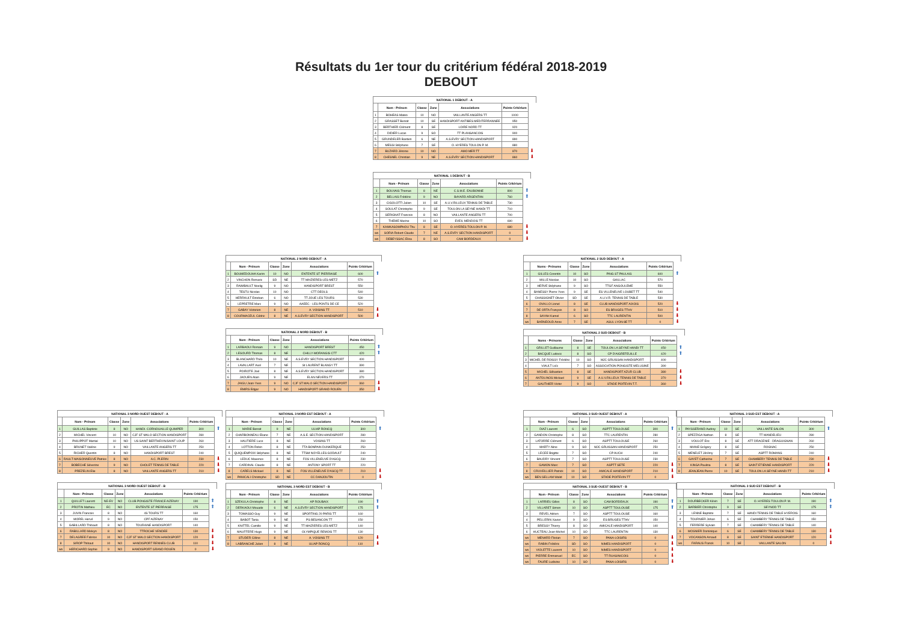Résultats du 1er tour du critérium fédéral 2018-2019
DEBOUT
NATIONAL 1 DEBOUT - A
| | Nom - Prénom | Classe | Zone | Associations | Points Critérium | |
| 1 | BOHEAS Mateo | 10 | NO | VAILLANTE ANGERS TT | 1000 | |
| 2 | GRASSET Benoit | 10 | SE | HANDISPORT ANTIBES MEDITERRANNEE | 950 | |
| 3 | BERTHIER Clément | 8 | SE | LOIRE NORD TT | 920 | |
| 4 | DIDIER Lucas | 9 | SO | TT PLANSANCOIS | 900 | |
| 5 | GRUNDELER Bastien | 6 | NE | A.S.EVRY SECTION HANDISPORT | 890 | |
| 6 | MESSI Stéphane | 7 | SE | O. HYERES TOULON P. M. | 880 | |
| 7 | BUZARD Jérome | 10 | NO | AMO MER TT | 870 | ⬇ |
| 8 | CHESNEL Christian | 9 | NE | A.S.EVRY SECTION HANDISPORT | 860 | ⬇ |
NATIONAL 1 DEBOUT - B
| | Nom - Prénom | Classe | Zone | Associations | Points Critérium | |
| 1 | BOUVAIS Thomas | 8 | NE | C.S.M.E. EAUBONNE | 800 | ⬆ |
| 2 | BELLAIS Frédéric | 9 | NO | BAYARD ARGENTAN | 760 | ⬆ |
| 3 | CIGOLOTTI Julien | 10 | SE | A.U.V.RILLEUX TENNIS DE TABLE | 730 | |
| 4 | SOULAT Christophe | 9 | SE | TOULON LA SEYNE HANDI TT | 710 | |
| 5 | SERIGNAT Francois | 8 | NO | VAILLANTE ANGERS TT | 700 | |
| 6 | THEME Marine | 10 | SO | EVEIL MENDOIS TT | 690 | |
| 7 | KAMKASOMPHOU Thu | 8 | SE | O. HYERES TOULON P. M. | 680 | ⬇ |
| wo | SORIA Robert-Claude | 7 | NE | A.S.EVRY SECTION HANDISPORT | 0 | ⬇ |
| wo | DEBEYSSAC Elisa | 8 | SO | CAM BORDEAUX | 0 | ⬇ |
NATIONAL 2 NORD DEBOUT - A
| | Nom - Prénom | Classe | Zone | Associations | Points Critérium | |
| 1 | BOUMEDOUHA Karim | 10 | NO | ENTENTE ST PIERRAISE | 600 | ⬆ |
| 2 | VINCHON Romaric | SD | NE | TT MAIZIERES-LES-METZ | 570 | |
| 3 | RAIMBAULT Noelig | 9 | NO | HANDISPORT BREST | 550 | |
| 4 | TESTU Nicolas | 10 | NO | CTT DEOLS | 540 | |
| 5 | HERRAULT Esteban | 6 | NO | TT JOUE LES TOURS | 530 | |
| 6 | LEPRETRE Marc | 9 | NO | AAEEC - LES PONTS DE CE | 520 | |
| 7 | GABAY Victorien | 8 | NE | A. VOISINS TT | 510 | ⬇ |
| 8 | COURMACEUL Cédric | 8 | NE | A.S.EVRY SECTION HANDISPORT | 500 | ⬇ |
NATIONAL 2 NORD DEBOUT - B
| | Nom - Prénom | Classe | Zone | Associations | Points Critérium | |
| 1 | LARBAOUI Romain | 9 | NO | HANDISPORT BREST | 450 | ⬆ |
| 2 | LESOURD Thomas | 8 | NE | CHILLY-MORANGIS CTT | 420 | ⬆ |
| 3 | BLANCHARD Théo | 10 | NE | A.S.EVRY SECTION HANDISPORT | 400 | |
| 4 | LAVALLART Axel | 7 | NE | St LAURENT BLANGY TT | 390 | |
| 5 | POIROTE Joel | 8 | NE | A.S.EVRY SECTION HANDISPORT | 380 | |
| 6 | JAOUEN Alain | 9 | NE | ELAN NEVERS TT | 370 | |
| 7 | JAIGU Jean-Yves | 9 | NO | CJF ST MALO SECTION HANDISPORT | 360 | ⬇ |
| 8 | EMIRS Edgar | 9 | NO | HANDISPORT GRAND ROUEN | 350 | ⬇ |
NATIONAL 2 SUD DEBOUT - A
| | Noms - Prénoms | Classe | Zone | Associations | Points Critérium | |
| 1 | GILLES Corentin | 10 | SO | PING ST PAULAIS | 600 | ⬆ |
| 2 | MILLE Nicolas | 10 | SO | GAILLAC | 570 | |
| 3 | HERVE Stéphane | 9 | SO | TTGF ANGOULEME | 550 | |
| 4 | BANESSY Pierre-Yves | 9 | SE | ES VILLENEUVE LOUBET TT | 540 | |
| 5 | CHASSIGNET Olivier | SD | SE | A.U.V.R. TENNIS DE TABLE | 530 | |
| 6 | OVALLO Lionel | 8 | SE | CLUB HANDISPORT AIXOIS | 520 | ⬇ |
| 7 | DE ORTA François | 8 | SO | ES BRUGES TTHV | 510 | ⬇ |
| 8 | SAYAH Kamel | 6 | SO | TTC LAURENTIN | 500 | ⬇ |
| wo | BARNEOUD Anne | 7 | SE | ASUL LYON 8E TT | 0 | ⬇ |
NATIONAL 2 SUD DEBOUT - B
| | Noms - Prénoms | Classe | Zone | Associations | Points Critérium | |
| 1 | GRILLET Guillaume | 8 | SE | TOULON LA SEYNE HANDI TT | 450 | ⬆ |
| 2 | BACQUE Ludovic | 8 | SO | CP D'AIGREFEUILLE | 420 | ⬆ |
| 3 | MICHEL DE ROISSY Frédéric | 10 | SO | MJC GRUISSAN HANDISPORT | 400 | |
| 4 | VIAULT Loïc | 7 | SO | ASSOCIATION PONGISTE MELUSINE | 390 | |
| 5 | MICHEL Sébastien | 8 | SE | HANDISPORT AZUR CLUB | 380 | ⬇ |
| 6 | ANTOLINOS Mickael | 9 | SE | A.U.V.RILLEUX TENNIS DE TABLE | 370 | ⬇ |
| 7 | GAUTHIER Victor | 9 | SO | STADE POITEVIN T.T. | 360 | ⬇ |
NATIONAL 3 NORD OUEST DEBOUT - A
| | Nom - Prénom | Classe | Zone | Associations | Points Critérium | |
| 1 | GUILLAS Baptiste | 8 | NO | HANDI. CORNOUAILLE QUIMPER | 300 | ⬆ |
| 2 | MICHEL Vincent | 10 | NO | CJF ST MALO SECTION HANDISPORT | 280 | |
| 3 | PHILIPPOT Martial | 10 | NO | US SAINT BERTHEVIN/SAINT LOUP | 260 | |
| 4 | BRUNET Valérie | 9 | NO | VAILLANTE ANGERS TT | 250 | |
| 5 | RICHER Quentin | 8 | NO | HANDISPORT BREST | 240 | |
| 6 | RAULT-MAISONNEUVE Patrice | 8 | NO | A.C. PLERIN | 230 | ⬇ |
| 7 | BOBECHE Séverine | 9 | NO | CHOLET TENNIS DE TABLE | 220 | ⬇ |
| 8 | PREZELIN Elie | 8 | NO | VAILLANTE ANGERS TT | 210 | ⬇ |
NATIONAL 3 NORD OUEST DEBOUT - B
| | Nom - Prénom | Classe | Zone | Associations | Points Critérium | |
| 1 | QUILLET Laurent | NE-EV | NO | CLUB PONGISTE FRANCE AIZENAY | 190 | ⬆ |
| 2 | PROTIN Mathieu | EC | NO | ENTENTE ST PIERRAISE | 175 | ⬆ |
| 3 | JUVIN Francois | 8 | NO | 4S TOURS TT | 160 | |
| 4 | MOREL Hervé | 9 | NO | CPF AIZENAY | 150 | |
| 5 | GABILLARD Thibault | 8 | NO | TOURAINE HANDISPORT | 140 | |
| 6 | RABILLARD Melvyn | 8 | NO | TTROCHE VENDEE | 130 | ⬇ |
| 7 | DELAGREE Fabrice | 10 | NO | CJF ST MALO SECTION HANDISPORT | 120 | ⬇ |
| 8 | SIROP Thibaut | 10 | NO | HANDISPORT RENNES CLUB | 110 | ⬇ |
| wo | HERICHARD Sophie | 9 | NO | HANDISPORT GRAND ROUEN | 0 | ⬇ |
NATIONAL 3 NORD EST DEBOUT - A
| | Nom - Prénom | Classe | Zone | Associations | Points Critérium | |
| 1 | MARIE Benoit | 9 | NE | ULIAP RONCQ | 300 | ⬆ |
| 2 | CHARBONNEAU Eliane | 7 | NE | A.S.E. SECTION HANDISPORT | 280 | |
| 3 | HAUTIERE Luce | 8 | NE | VOISINS TT | 260 | |
| 4 | LOTTON Robin | 8 | NE | TTA BONPAIN DUNKERQUE | 250 | |
| 5 | QUIQUEMPOIX Stéphane | 8 | NE | TTSM NOYELLES GODAULT | 240 | |
| 6 | LEDUC Maxence | 8 | NE | FOS VILLENEUVE D'ASCQ | 230 | |
| 7 | CARDINAL Claude | 8 | NE | ANTONY SPORT TT | 220 | |
| 8 | CARELS Mickael | 8 | NE | FOS VILLENEUVE D'ASCQ TT | 210 | ⬇ |
| wo | PANICALI Christophe | SD | NE | CC DANJOUTIN | 0 | ⬇ |
NATIONAL 3 NORD EST DEBOUT - B
| | Nom - Prénom | Classe | Zone | Associations | Points Critérium | |
| 1 | SZEKULA Christophe | 8 | NE | AP ROUBAIX | 190 | ⬆ |
| 2 | DERKAOUI Mouade | 6 | NE | A.S.EVRY SECTION HANDISPORT | 175 | ⬆ |
| 3 | TOMASSO Guy | 9 | NE | SPORTING 20 PARIS TT | 160 | |
| 4 | BABOT Tania | 9 | NE | PS BESANCON TT | 150 | |
| 5 | KNITTEL Camille | 9 | NE | TT MAIZIERES LES METZ | 140 | |
| 6 | MAUFFERE Hugo | 9 | NE | OLYMPIQUE REMOIS TT | 130 | |
| 7 | STUDER Céline | 8 | NE | A. VOISINS TT | 120 | ⬇ |
| 8 | LABRANCHE Julien | 8 | NE | ULIAP RONCQ | 110 | ⬇ |
NATIONAL 3 SUD OUEST DEBOUT - A
| | Nom - Prénom | Classe | Zone | Associations | Points Critérium | |
| 1 | DIAZ Laurent | 6 | SO | ASPTT TOULOUSE | 300 | ⬆ |
| 2 | GANDON Christophe | 8 | SO | TTC LAURENTIN | 280 | |
| 3 | LATORRE Clément | 6 | SO | ASPTT TOULOUSE | 260 | |
| 4 | MARTY Aline | 9 | SO | MJC GRUISSAN HANDISPORT | 250 | |
| 5 | LECEE Brigitte | 7 | SO | CP AUCH | 240 | |
| 6 | BAUDRY Vincent | 7 | SO | ASPTT TOULOUSE | 230 | |
| 7 | GAMON Marc | 7 | SO | ASPTT SETE | 220 | ⬇ |
| 8 | CRUVEILLIER Patrick | 10 | SO | AMICALE HANDISPORT | 210 | ⬇ |
| wo | BEN SELLAM Walid | 10 | SO | STADE POITEVIN TT | 0 | ⬇ |
NATIONAL 3 SUD OUEST DEBOUT - B
| | Nom - Prénom | Classe | Zone | Associations | Points Critérium | |
| 1 | LARRIEU Gilles | 8 | SO | CAM BORDEAUX | 190 | ⬆ |
| 2 | VILLARET Simon | 10 | SO | ASPTT TOULOUSE | 175 | ⬆ |
| 3 | REVEL Adrien | 7 | SO | ASPTT TOULOUSE | 160 | |
| 4 | PELLERIN Xavier | 9 | SO | ES BRUGES TTHV | 150 | |
| 5 | BRESSY Thierry | 8 | SO | AMICALE HANDISPORT | 140 | |
| 6 | HUCTEAU Jean-Michel | 10 | SO | TTC LAURENTIN | 130 | |
| wo | MENARD Florian | 7 | SO | PANA-LOISIRS | 0 | ⬇ |
| wo | RABIN Frédéric | SD | SO | NIMES HANDISPORT | 0 | ⬇ |
| wo | VIOLETTE Laurent | 10 | SO | NIMES HANDISPORT | 0 | ⬇ |
| wo | PIERRE Emmanuel | EC | SO | TT RUASINICOIS | 0 | ⬇ |
| wo | FAURE Ludivine | 10 | SO | PANA-LOISIRS | 0 | ⬇ |
NATIONAL 3 SUD EST DEBOUT - A
| | Nom - Prénom | Classe | Zone | Associations | Points Critérium | |
| 1 | PAYSSERAND Audrey | 10 | SE | VAILLANTE SALON | 300 | ⬆ |
| 2 | SPEZZIGA Nathan | 8 | SE | TT MANDELIEU | 280 | |
| 3 | VOULOT Eric | 8 | SE | ATT DRACENIE - DRAGUIGNAN | 260 | |
| 4 | MIANE Grégory | 8 | SE | ROGNAC | 250 | |
| 5 | MENELET Jérémy | 7 | SE | ASPTT ROMANS | 240 | |
| 6 | GAYET Catherine | 7 | SE | CHAMBERY TENNIS DE TABLE | 230 | ⬇ |
| 7 | KINGA Paulina | 8 | SE | SAINT ETIENNE HANDISPORT | 220 | ⬇ |
| 8 | JEANJEAN Pierre | 10 | SE | TOULON LA SEYNE HANDI TT | 210 | ⬇ |
NATIONAL 3 SUD EST DEBOUT - B
| | Nom - Prénom | Classe | Zone | Associations | Points Critérium | |
| 1 | DOURBECKER Kévin | 7 | SE | O. HYERES TOULON P. M. | 190 | ⬆ |
| 2 | BARBIER Christophe | 9 | SE | SEYNOD TT | 175 | ⬆ |
| 3 | LENNE Baptiste | 7 | SE | HANDI TENNIS DE TABLE HYEROIS | 160 | |
| 4 | TOURNIER Johan | 6 | SE | CHAMBERY TENNIS DE TABLE | 150 | |
| 5 | FERRERE Sylvain | 7 | SE | CHAMBERY TENNIS DE TABLE | 140 | |
| 6 | MOSNIER Dominique | 6 | SE | CHAMBERY TENNIS DE TABLE | 130 | ⬇ |
| 7 | VOCANSON Arnaud | 8 | SE | SAINT ETIENNE HANDISPORT | 120 | ⬇ |
| wo | FARAUS Franck | 10 | SE | VAILLANTE SALON | 0 | ⬇ |